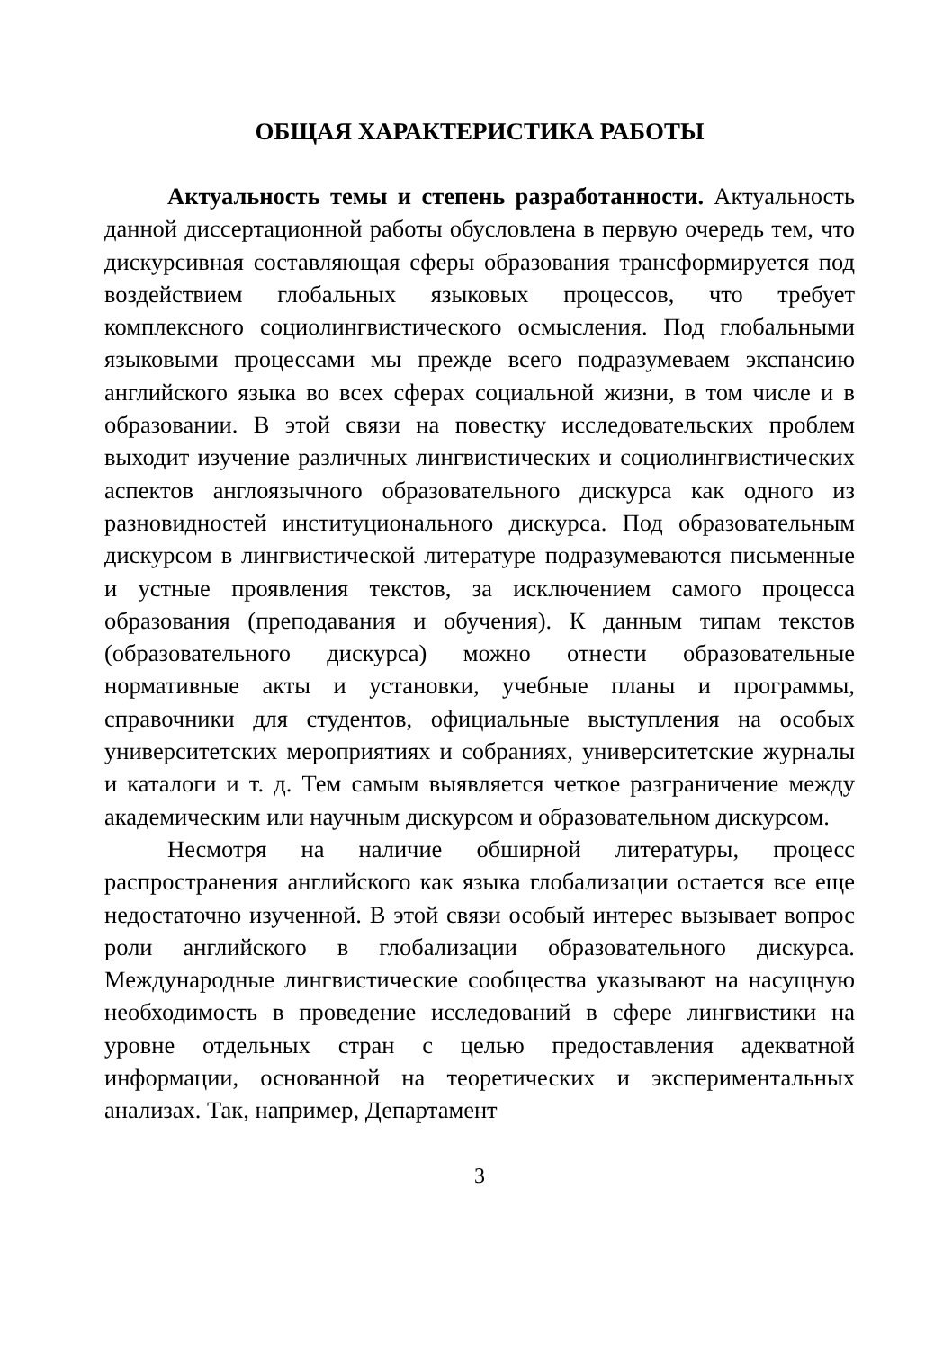ОБЩАЯ ХАРАКТЕРИСТИКА РАБОТЫ
Актуальность темы и степень разработанности. Актуальность данной диссертационной работы обусловлена в первую очередь тем, что дискурсивная составляющая сферы образования трансформируется под воздействием глобальных языковых процессов, что требует комплексного социолингвистического осмысления. Под глобальными языковыми процессами мы прежде всего подразумеваем экспансию английского языка во всех сферах социальной жизни, в том числе и в образовании. В этой связи на повестку исследовательских проблем выходит изучение различных лингвистических и социолингвистических аспектов англоязычного образовательного дискурса как одного из разновидностей институционального дискурса. Под образовательным дискурсом в лингвистической литературе подразумеваются письменные и устные проявления текстов, за исключением самого процесса образования (преподавания и обучения). К данным типам текстов (образовательного дискурса) можно отнести образовательные нормативные акты и установки, учебные планы и программы, справочники для студентов, официальные выступления на особых университетских мероприятиях и собраниях, университетские журналы и каталоги и т. д. Тем самым выявляется четкое разграничение между академическим или научным дискурсом и образовательном дискурсом.
Несмотря на наличие обширной литературы, процесс распространения английского как языка глобализации остается все еще недостаточно изученной. В этой связи особый интерес вызывает вопрос роли английского в глобализации образовательного дискурса. Международные лингвистические сообщества указывают на насущную необходимость в проведение исследований в сфере лингвистики на уровне отдельных стран с целью предоставления адекватной информации, основанной на теоретических и экспериментальных анализах. Так, например, Департамент
3